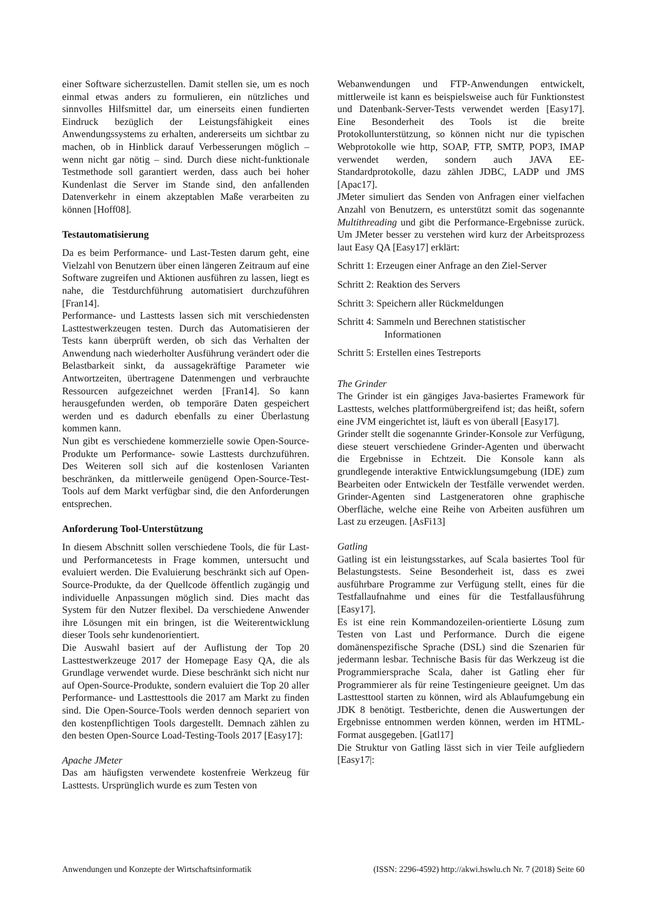einer Software sicherzustellen. Damit stellen sie, um es noch einmal etwas anders zu formulieren, ein nützliches und sinnvolles Hilfsmittel dar, um einerseits einen fundierten Eindruck bezüglich der Leistungsfähigkeit eines Anwendungssystems zu erhalten, andererseits um sichtbar zu machen, ob in Hinblick darauf Verbesserungen möglich – wenn nicht gar nötig – sind. Durch diese nicht-funktionale Testmethode soll garantiert werden, dass auch bei hoher Kundenlast die Server im Stande sind, den anfallenden Datenverkehr in einem akzeptablen Maße verarbeiten zu können [Hoff08].
Testautomatisierung
Da es beim Performance- und Last-Testen darum geht, eine Vielzahl von Benutzern über einen längeren Zeitraum auf eine Software zugreifen und Aktionen ausführen zu lassen, liegt es nahe, die Testdurchführung automatisiert durchzuführen [Fran14].
Performance- und Lasttests lassen sich mit verschiedensten Lasttestwerkzeugen testen. Durch das Automatisieren der Tests kann überprüft werden, ob sich das Verhalten der Anwendung nach wiederholter Ausführung verändert oder die Belastbarkeit sinkt, da aussagekräftige Parameter wie Antwortzeiten, übertragene Datenmengen und verbrauchte Ressourcen aufgezeichnet werden [Fran14]. So kann herausgefunden werden, ob temporäre Daten gespeichert werden und es dadurch ebenfalls zu einer Überlastung kommen kann.
Nun gibt es verschiedene kommerzielle sowie Open-Source-Produkte um Performance- sowie Lasttests durchzuführen. Des Weiteren soll sich auf die kostenlosen Varianten beschränken, da mittlerweile genügend Open-Source-Test-Tools auf dem Markt verfügbar sind, die den Anforderungen entsprechen.
Anforderung Tool-Unterstützung
In diesem Abschnitt sollen verschiedene Tools, die für Last- und Performancetests in Frage kommen, untersucht und evaluiert werden. Die Evaluierung beschränkt sich auf Open-Source-Produkte, da der Quellcode öffentlich zugängig und individuelle Anpassungen möglich sind. Dies macht das System für den Nutzer flexibel. Da verschiedene Anwender ihre Lösungen mit ein bringen, ist die Weiterentwicklung dieser Tools sehr kundenorientiert.
Die Auswahl basiert auf der Auflistung der Top 20 Lasttestwerkzeuge 2017 der Homepage Easy QA, die als Grundlage verwendet wurde. Diese beschränkt sich nicht nur auf Open-Source-Produkte, sondern evaluiert die Top 20 aller Performance- und Lasttesttools die 2017 am Markt zu finden sind. Die Open-Source-Tools werden dennoch separiert von den kostenpflichtigen Tools dargestellt. Demnach zählen zu den besten Open-Source Load-Testing-Tools 2017 [Easy17]:
Apache JMeter
Das am häufigsten verwendete kostenfreie Werkzeug für Lasttests. Ursprünglich wurde es zum Testen von
Webanwendungen und FTP-Anwendungen entwickelt, mittlerweile ist kann es beispielsweise auch für Funktionstest und Datenbank-Server-Tests verwendet werden [Easy17]. Eine Besonderheit des Tools ist die breite Protokollunterstützung, so können nicht nur die typischen Webprotokolle wie http, SOAP, FTP, SMTP, POP3, IMAP verwendet werden, sondern auch JAVA EE-Standardprotokolle, dazu zählen JDBC, LADP und JMS [Apac17].
JMeter simuliert das Senden von Anfragen einer vielfachen Anzahl von Benutzern, es unterstützt somit das sogenannte Multithreading und gibt die Performance-Ergebnisse zurück. Um JMeter besser zu verstehen wird kurz der Arbeitsprozess laut Easy QA [Easy17] erklärt:
Schritt 1: Erzeugen einer Anfrage an den Ziel-Server
Schritt 2: Reaktion des Servers
Schritt 3: Speichern aller Rückmeldungen
Schritt 4: Sammeln und Berechnen statistischer
Informationen
Schritt 5: Erstellen eines Testreports
The Grinder
The Grinder ist ein gängiges Java-basiertes Framework für Lasttests, welches plattformübergreifend ist; das heißt, sofern eine JVM eingerichtet ist, läuft es von überall [Easy17].
Grinder stellt die sogenannte Grinder-Konsole zur Verfügung, diese steuert verschiedene Grinder-Agenten und überwacht die Ergebnisse in Echtzeit. Die Konsole kann als grundlegende interaktive Entwicklungsumgebung (IDE) zum Bearbeiten oder Entwickeln der Testfälle verwendet werden. Grinder-Agenten sind Lastgeneratoren ohne graphische Oberfläche, welche eine Reihe von Arbeiten ausführen um Last zu erzeugen. [AsFi13]
Gatling
Gatling ist ein leistungsstarkes, auf Scala basiertes Tool für Belastungstests. Seine Besonderheit ist, dass es zwei ausführbare Programme zur Verfügung stellt, eines für die Testfallaufnahme und eines für die Testfallausführung [Easy17].
Es ist eine rein Kommandozeilen-orientierte Lösung zum Testen von Last und Performance. Durch die eigene domänenspezifische Sprache (DSL) sind die Szenarien für jedermann lesbar. Technische Basis für das Werkzeug ist die Programmiersprache Scala, daher ist Gatling eher für Programmierer als für reine Testingenieure geeignet. Um das Lasttesttool starten zu können, wird als Ablaufumgebung ein JDK 8 benötigt. Testberichte, denen die Auswertungen der Ergebnisse entnommen werden können, werden im HTML-Format ausgegeben. [Gatl17]
Die Struktur von Gatling lässt sich in vier Teile aufgliedern [Easy17|:
Anwendungen und Konzepte der Wirtschaftsinformatik (ISSN: 2296-4592) http://akwi.hswlu.ch Nr. 7 (2018) Seite 60